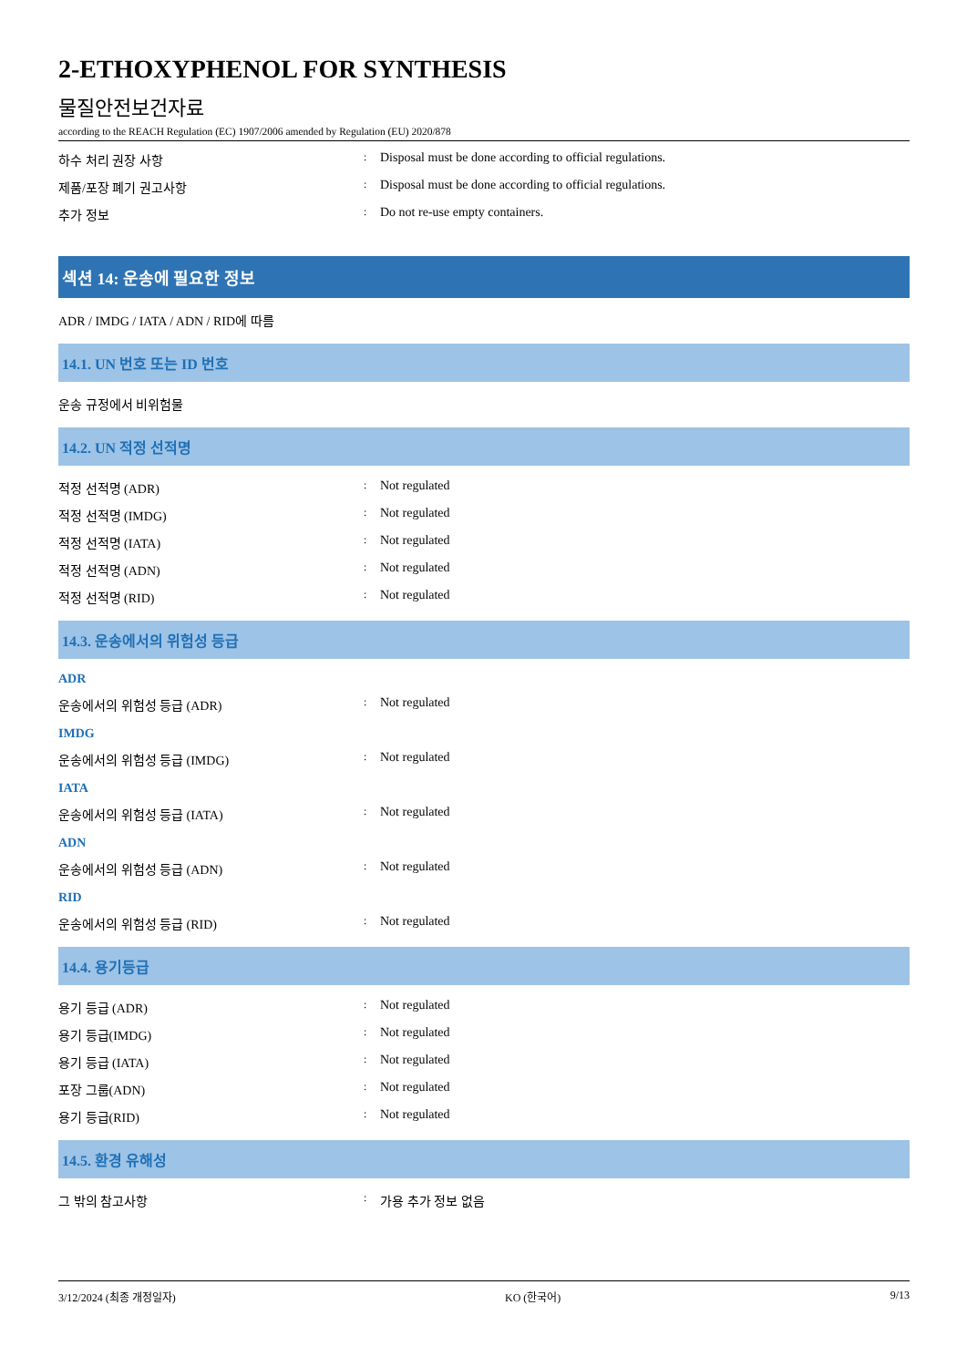2-ETHOXYPHENOL FOR SYNTHESIS
물질안전보건자료
according to the REACH Regulation (EC) 1907/2006 amended by Regulation (EU) 2020/878
하수 처리 권장 사항: Disposal must be done according to official regulations.
제품/포장 폐기 권고사항: Disposal must be done according to official regulations.
추가 정보: Do not re-use empty containers.
섹션 14: 운송에 필요한 정보
ADR / IMDG / IATA / ADN / RID에 따름
14.1. UN 번호 또는 ID 번호
운송 규정에서 비위험물
14.2. UN 적정 선적명
적정 선적명 (ADR): Not regulated
적정 선적명 (IMDG): Not regulated
적정 선적명 (IATA): Not regulated
적정 선적명 (ADN): Not regulated
적정 선적명 (RID): Not regulated
14.3. 운송에서의 위험성 등급
ADR
운송에서의 위험성 등급 (ADR): Not regulated
IMDG
운송에서의 위험성 등급 (IMDG): Not regulated
IATA
운송에서의 위험성 등급 (IATA): Not regulated
ADN
운송에서의 위험성 등급 (ADN): Not regulated
RID
운송에서의 위험성 등급 (RID): Not regulated
14.4. 용기등급
용기 등급 (ADR): Not regulated
용기 등급(IMDG): Not regulated
용기 등급 (IATA): Not regulated
포장 그룹(ADN): Not regulated
용기 등급(RID): Not regulated
14.5. 환경 유해성
그 밖의 참고사항: 가용 추가 정보 없음
3/12/2024 (최종 개정일자) KO (한국어) 9/13